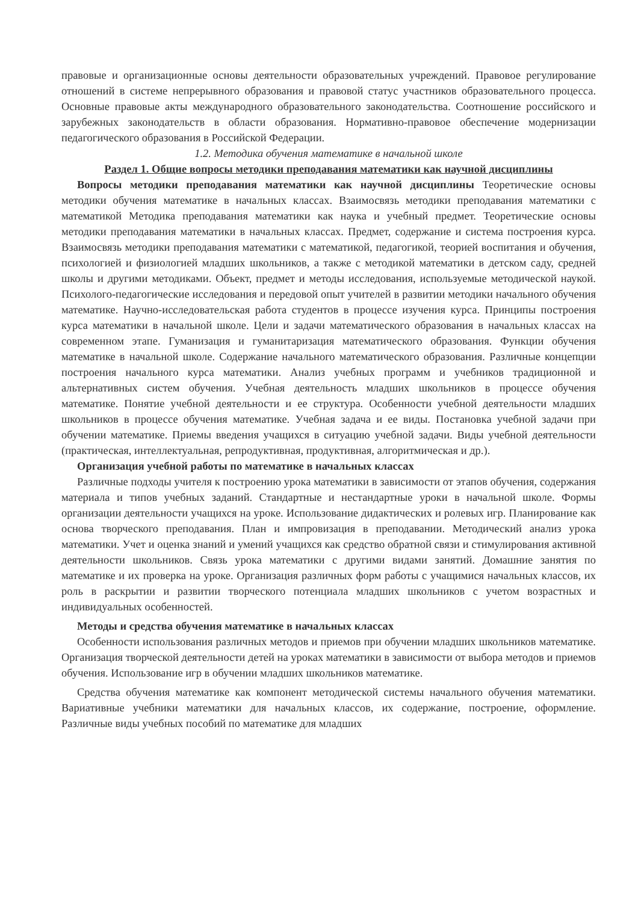правовые и организационные основы деятельности образовательных учреждений. Правовое регулирование отношений в системе непрерывного образования и правовой статус участников образовательного процесса. Основные правовые акты международного образовательного законодательства. Соотношение российского и зарубежных законодательств в области образования. Нормативно-правовое обеспечение модернизации педагогического образования в Российской Федерации.
1.2. Методика обучения математике в начальной школе
Раздел 1. Общие вопросы методики преподавания математики как научной дисциплины
Вопросы методики преподавания математики как научной дисциплины Теоретические основы методики обучения математике в начальных классах. Взаимосвязь методики преподавания математики с математикой Методика преподавания математики как наука и учебный предмет. Теоретические основы методики преподавания математики в начальных классах. Предмет, содержание и система построения курса. Взаимосвязь методики преподавания математики с математикой, педагогикой, теорией воспитания и обучения, психологией и физиологией младших школьников, а также с методикой математики в детском саду, средней школы и другими методиками. Объект, предмет и методы исследования, используемые методической наукой. Психолого-педагогические исследования и передовой опыт учителей в развитии методики начального обучения математике. Научно-исследовательская работа студентов в процессе изучения курса. Принципы построения курса математики в начальной школе. Цели и задачи математического образования в начальных классах на современном этапе. Гуманизация и гуманитаризация математического образования. Функции обучения математике в начальной школе. Содержание начального математического образования. Различные концепции построения начального курса математики. Анализ учебных программ и учебников традиционной и альтернативных систем обучения. Учебная деятельность младших школьников в процессе обучения математике. Понятие учебной деятельности и ее структура. Особенности учебной деятельности младших школьников в процессе обучения математике. Учебная задача и ее виды. Постановка учебной задачи при обучении математике. Приемы введения учащихся в ситуацию учебной задачи. Виды учебной деятельности (практическая, интеллектуальная, репродуктивная, продуктивная, алгоритмическая и др.).
Организация учебной работы по математике в начальных классах
Различные подходы учителя к построению урока математики в зависимости от этапов обучения, содержания материала и типов учебных заданий. Стандартные и нестандартные уроки в начальной школе. Формы организации деятельности учащихся на уроке. Использование дидактических и ролевых игр. Планирование как основа творческого преподавания. План и импровизация в преподавании. Методический анализ урока математики. Учет и оценка знаний и умений учащихся как средство обратной связи и стимулирования активной деятельности школьников. Связь урока математики с другими видами занятий. Домашние занятия по математике и их проверка на уроке. Организация различных форм работы с учащимися начальных классов, их роль в раскрытии и развитии творческого потенциала младших школьников с учетом возрастных и индивидуальных особенностей.
Методы и средства обучения математике в начальных классах
Особенности использования различных методов и приемов при обучении младших школьников математике. Организация творческой деятельности детей на уроках математики в зависимости от выбора методов и приемов обучения. Использование игр в обучении младших школьников математике.
Средства обучения математике как компонент методической системы начального обучения математики. Вариативные учебники математики для начальных классов, их содержание, построение, оформление. Различные виды учебных пособий по математике для младших